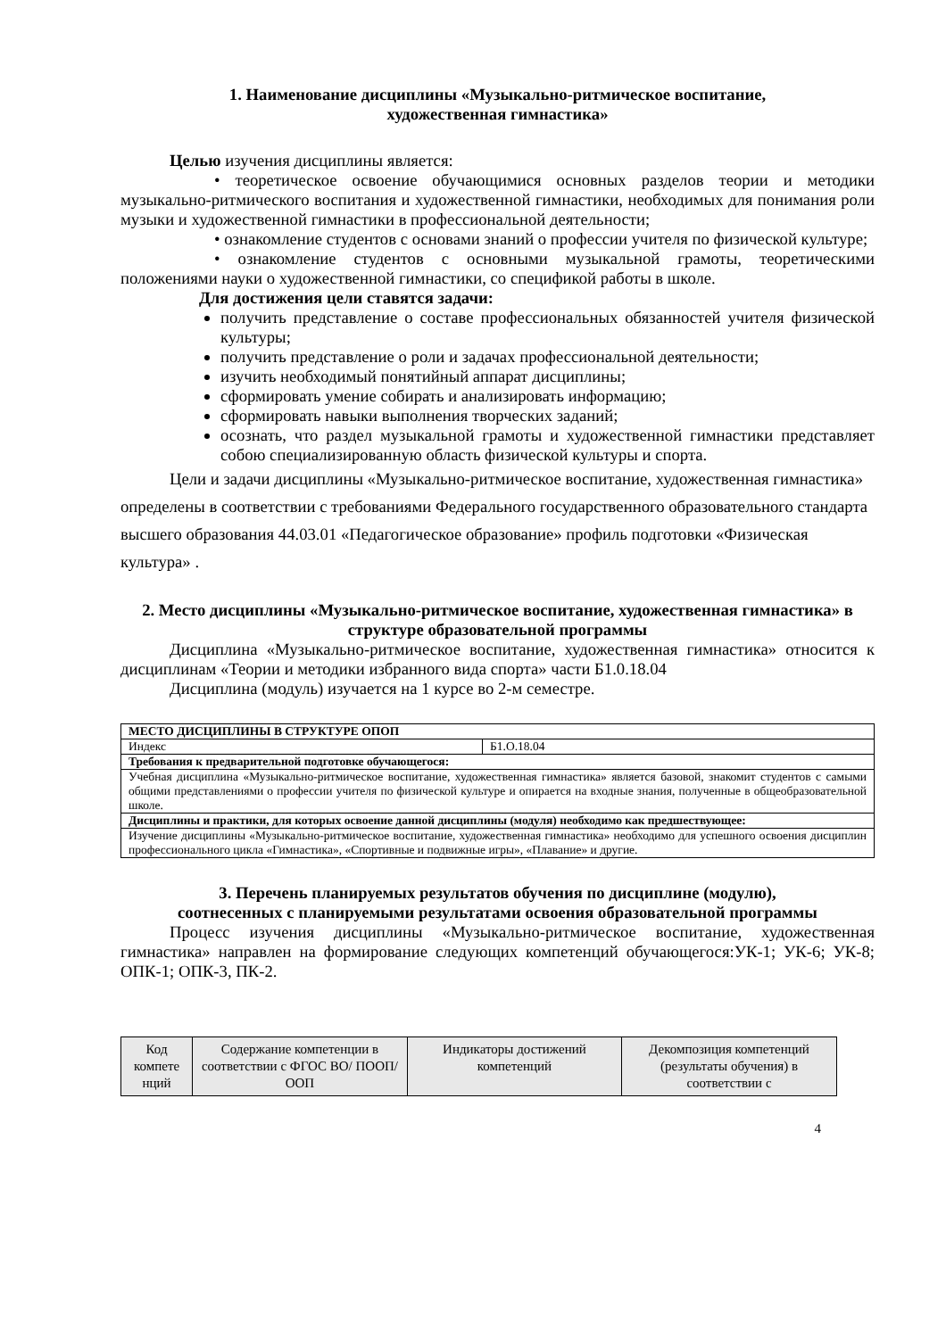1. Наименование дисциплины «Музыкально-ритмическое воспитание,
художественная гимнастика»
Целью изучения дисциплины является:
• теоретическое освоение обучающимися основных разделов теории и методики музыкально-ритмического воспитания и художественной гимнастики, необходимых для понимания роли музыки и художественной гимнастики в профессиональной деятельности;
• ознакомление студентов с основами знаний о профессии учителя по физической культуре;
• ознакомление студентов с основными музыкальной грамоты, теоретическими положениями науки о художественной гимнастики, со спецификой работы в школе.
Для достижения цели ставятся задачи:
получить представление о составе профессиональных обязанностей учителя физической культуры;
получить представление о роли и задачах профессиональной деятельности;
изучить необходимый понятийный аппарат дисциплины;
сформировать умение собирать и анализировать информацию;
сформировать навыки выполнения творческих заданий;
осознать, что раздел музыкальной грамоты и художественной гимнастики представляет собою специализированную область физической культуры и спорта.
Цели и задачи дисциплины «Музыкально-ритмическое воспитание, художественная гимнастика» определены в соответствии с требованиями Федерального государственного образовательного стандарта высшего образования 44.03.01 «Педагогическое образование» профиль подготовки «Физическая культура» .
2. Место дисциплины «Музыкально-ритмическое воспитание, художественная гимнастика» в структуре образовательной программы
Дисциплина «Музыкально-ритмическое воспитание, художественная гимнастика» относится к дисциплинам «Теории и методики избранного вида спорта» части Б1.0.18.04
Дисциплина (модуль) изучается на 1 курсе во 2-м семестре.
| МЕСТО ДИСЦИПЛИНЫ В СТРУКТУРЕ ОПОП | |
| Индекс | Б1.О.18.04 |
| Требования к предварительной подготовке обучающегося: | |
| Учебная дисциплина «Музыкально-ритмическое воспитание, художественная гимнастика» является базовой, знакомит студентов с самыми общими представлениями о профессии учителя по физической культуре и опирается на входные знания, полученные в общеобразовательной школе. | |
| Дисциплины и практики, для которых освоение данной дисциплины (модуля) необходимо как предшествующее: | |
| Изучение дисциплины «Музыкально-ритмическое воспитание, художественная гимнастика» необходимо для успешного освоения дисциплин профессионального цикла «Гимнастика», «Спортивные и подвижные игры», «Плавание» и другие. | |
3. Перечень планируемых результатов обучения по дисциплине (модулю),
соотнесенных с планируемыми результатами освоения образовательной программы
Процесс изучения дисциплины «Музыкально-ритмическое воспитание, художественная гимнастика» направлен на формирование следующих компетенций обучающегося:УК-1; УК-6; УК-8; ОПК-1; ОПК-3, ПК-2.
| Код компете нций | Содержание компетенции в соответствии с ФГОС ВО/ ПООП/ ООП | Индикаторы достижений компетенций | Декомпозиция компетенций (результаты обучения) в соответствии с |
| --- | --- | --- | --- |
4